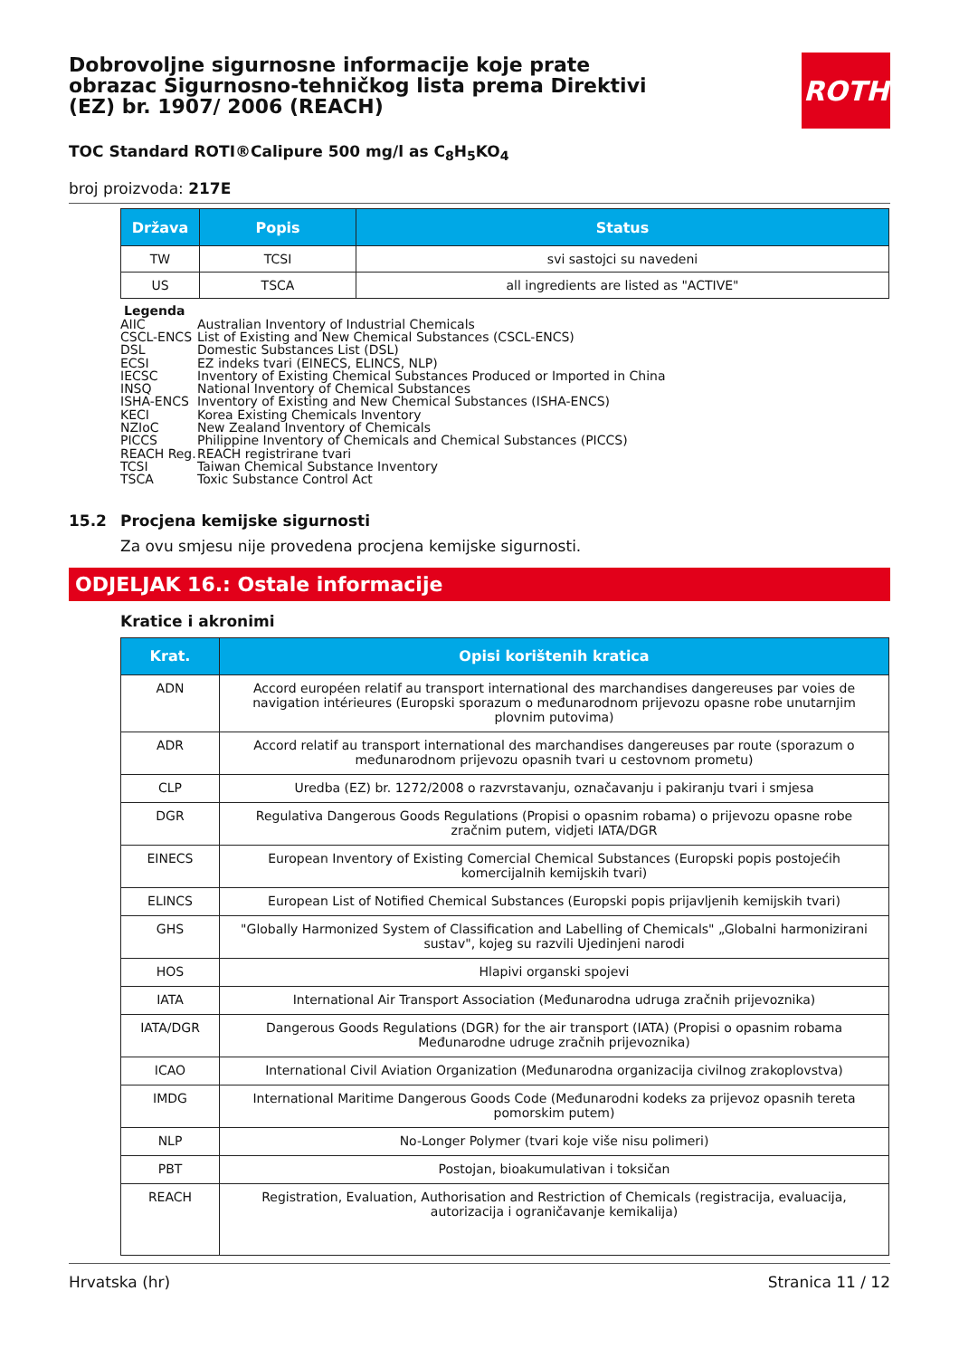Dobrovoljne sigurnosne informacije koje prate obrazac Sigurnosno-tehničkog lista prema Direktivi (EZ) br. 1907/ 2006 (REACH)
TOC Standard ROTI®Calipure 500 mg/l as C<sub>8</sub>H<sub>5</sub>KO<sub>4</sub>
broj proizvoda: 217E
| Država | Popis | Status |
| --- | --- | --- |
| TW | TCSI | svi sastojci su navedeni |
| US | TSCA | all ingredients are listed as "ACTIVE" |
Legenda
AIIC Australian Inventory of Industrial Chemicals
CSCL-ENCS List of Existing and New Chemical Substances (CSCL-ENCS)
DSL Domestic Substances List (DSL)
ECSI EZ indeks tvari (EINECS, ELINCS, NLP)
IECSC Inventory of Existing Chemical Substances Produced or Imported in China
INSQ National Inventory of Chemical Substances
ISHA-ENCS Inventory of Existing and New Chemical Substances (ISHA-ENCS)
KECI Korea Existing Chemicals Inventory
NZIoC New Zealand Inventory of Chemicals
PICCS Philippine Inventory of Chemicals and Chemical Substances (PICCS)
REACH Reg. REACH registrirane tvari
TCSI Taiwan Chemical Substance Inventory
TSCA Toxic Substance Control Act
15.2 Procjena kemijske sigurnosti
Za ovu smjesu nije provedena procjena kemijske sigurnosti.
ODJELJAK 16.: Ostale informacije
Kratice i akronimi
| Krat. | Opisi korištenih kratica |
| --- | --- |
| ADN | Accord européen relatif au transport international des marchandises dangereuses par voies de navigation intérieures (Europski sporazum o međunarodnom prijevozu opasne robe unutarnjim plovnim putovima) |
| ADR | Accord relatif au transport international des marchandises dangereuses par route (sporazum o međunarodnom prijevozu opasnih tvari u cestovnom prometu) |
| CLP | Uredba (EZ) br. 1272/2008 o razvrstavanju, označavanju i pakiranju tvari i smjesa |
| DGR | Regulativa Dangerous Goods Regulations (Propisi o opasnim robama) o prijevozu opasne robe zračnim putem, vidjeti IATA/DGR |
| EINECS | European Inventory of Existing Comercial Chemical Substances (Europski popis postojećih komercijalnih kemijskih tvari) |
| ELINCS | European List of Notified Chemical Substances (Europski popis prijavljenih kemijskih tvari) |
| GHS | "Globally Harmonized System of Classification and Labelling of Chemicals" „Globalni harmonizirani sustav", kojeg su razvili Ujedinjeni narodi |
| HOS | Hlapivi organski spojevi |
| IATA | International Air Transport Association (Međunarodna udruga zračnih prijevoznika) |
| IATA/DGR | Dangerous Goods Regulations (DGR) for the air transport (IATA) (Propisi o opasnim robama Međunarodne udruge zračnih prijevoznika) |
| ICAO | International Civil Aviation Organization (Međunarodna organizacija civilnog zrakoplovstva) |
| IMDG | International Maritime Dangerous Goods Code (Međunarodni kodeks za prijevoz opasnih tereta pomorskim putem) |
| NLP | No-Longer Polymer (tvari koje više nisu polimeri) |
| PBT | Postojan, bioakumulativan i toksičan |
| REACH | Registration, Evaluation, Authorisation and Restriction of Chemicals (registracija, evaluacija, autorizacija i ograničavanje kemikalija) |
Hrvatska (hr) Stranica 11 / 12
ROTH